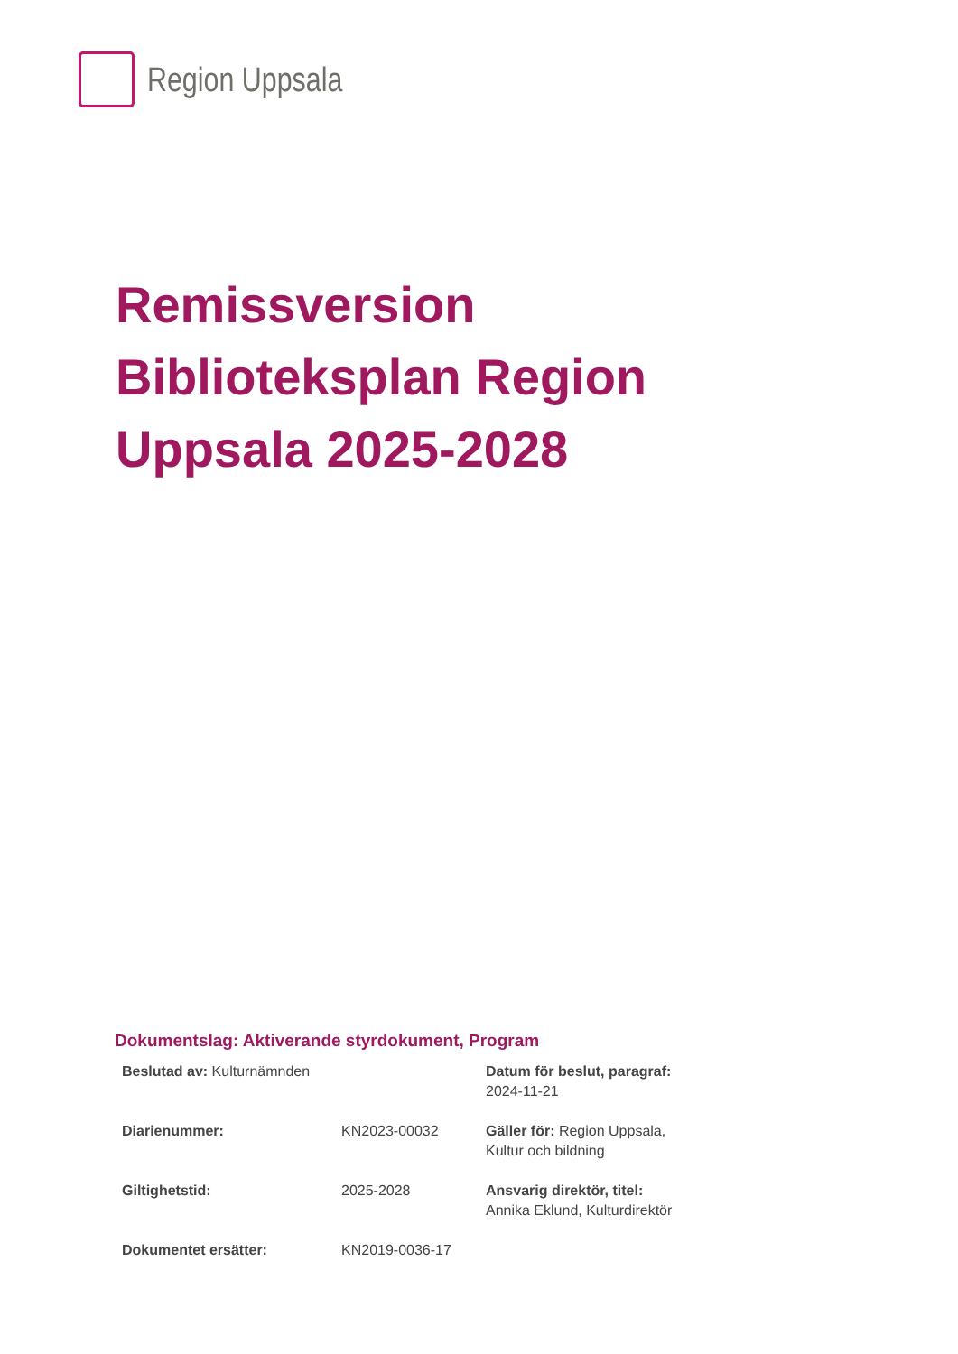Region Uppsala
Remissversion
Biblioteksplan Region
Uppsala 2025-2028
Dokumentslag: Aktiverande styrdokument, Program
| Beslutad av: Kulturnämnden | | Datum för beslut, paragraf: 2024-11-21 |
| Diarienummer: | KN2023-00032 | Gäller för: Region Uppsala, Kultur och bildning |
| Giltighetstid: | 2025-2028 | Ansvarig direktör, titel: Annika Eklund, Kulturdirektör |
| Dokumentet ersätter: | KN2019-0036-17 | |